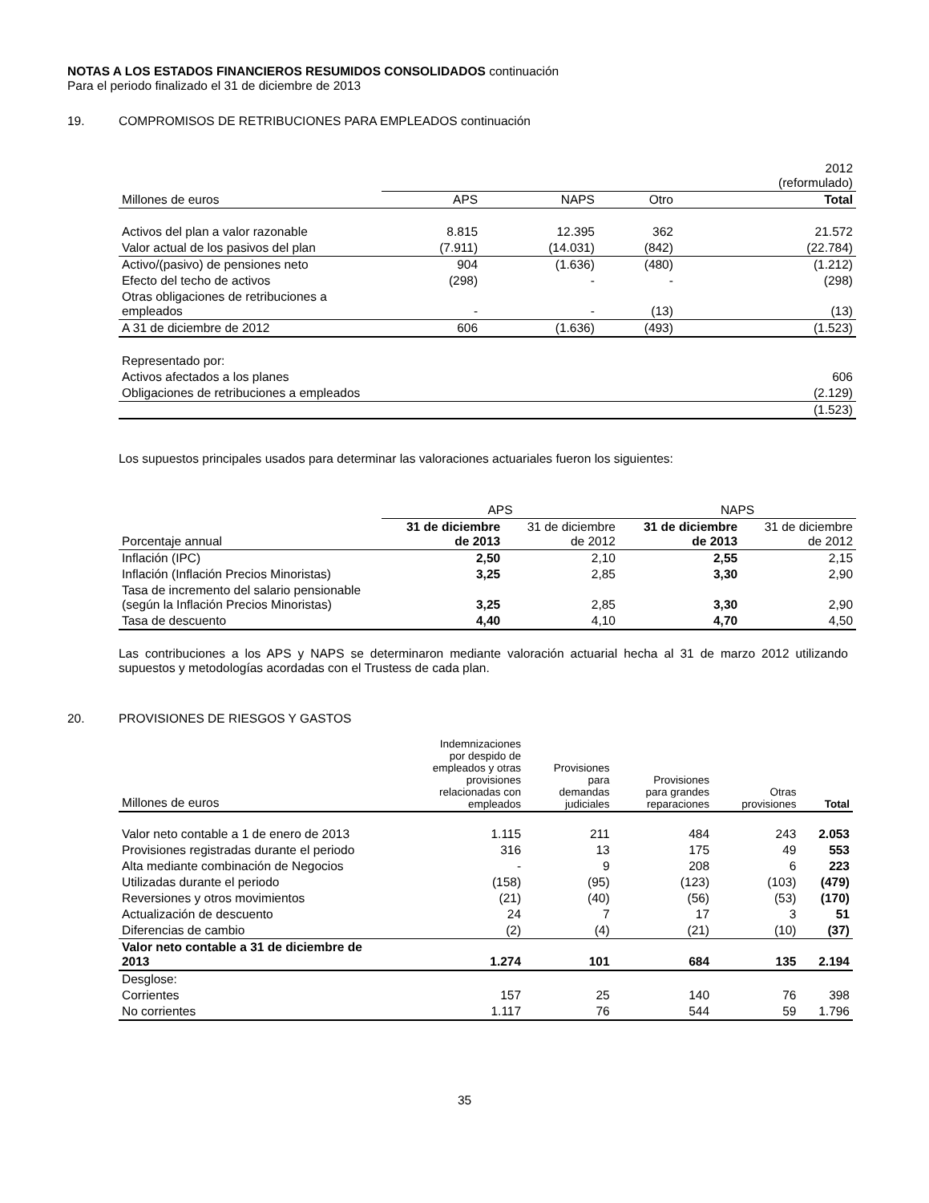NOTAS A LOS ESTADOS FINANCIEROS RESUMIDOS CONSOLIDADOS continuación
Para el periodo finalizado el 31 de diciembre de 2013
19. COMPROMISOS DE RETRIBUCIONES PARA EMPLEADOS continuación
| | | | | 2012 (reformulado) |
| Millones de euros | APS | NAPS | Otro | Total |
| Activos del plan a valor razonable | 8.815 | 12.395 | 362 | 21.572 |
| Valor actual de los pasivos del plan | (7.911) | (14.031) | (842) | (22.784) |
| Activo/(pasivo) de pensiones neto | 904 | (1.636) | (480) | (1.212) |
| Efecto del techo de activos | (298) | - | - | (298) |
| Otras obligaciones de retribuciones a empleados | - | - | (13) | (13) |
| A 31 de diciembre de 2012 | 606 | (1.636) | (493) | (1.523) |
| Representado por: | | | | |
| Activos afectados a los planes | | | | 606 |
| Obligaciones de retribuciones a empleados | | | | (2.129) |
| | | | | (1.523) |
Los supuestos principales usados para determinar las valoraciones actuariales fueron los siguientes:
| | APS | | NAPS | |
| Porcentaje annual | 31 de diciembre de 2013 | 31 de diciembre de 2012 | 31 de diciembre de 2013 | 31 de diciembre de 2012 |
| Inflación (IPC) | 2,50 | 2,10 | 2,55 | 2,15 |
| Inflación (Inflación Precios Minoristas) | 3,25 | 2,85 | 3,30 | 2,90 |
| Tasa de incremento del salario pensionable (según la Inflación Precios Minoristas) | 3,25 | 2,85 | 3,30 | 2,90 |
| Tasa de descuento | 4,40 | 4,10 | 4,70 | 4,50 |
Las contribuciones a los APS y NAPS se determinaron mediante valoración actuarial hecha al 31 de marzo 2012 utilizando supuestos y metodologías acordadas con el Trustess de cada plan.
20. PROVISIONES DE RIESGOS Y GASTOS
| Millones de euros | Indemnizaciones por despido de empleados y otras provisiones relacionadas con empleados | Provisiones para demandas judiciales | Provisiones para grandes reparaciones | Otras provisiones | Total |
| Valor neto contable a 1 de enero de 2013 | 1.115 | 211 | 484 | 243 | 2.053 |
| Provisiones registradas durante el periodo | 316 | 13 | 175 | 49 | 553 |
| Alta mediante combinación de Negocios | - | 9 | 208 | 6 | 223 |
| Utilizadas durante el periodo | (158) | (95) | (123) | (103) | (479) |
| Reversiones y otros movimientos | (21) | (40) | (56) | (53) | (170) |
| Actualización de descuento | 24 | 7 | 17 | 3 | 51 |
| Diferencias de cambio | (2) | (4) | (21) | (10) | (37) |
| Valor neto contable a 31 de diciembre de 2013 | 1.274 | 101 | 684 | 135 | 2.194 |
| Desglose: | | | | | |
| Corrientes | 157 | 25 | 140 | 76 | 398 |
| No corrientes | 1.117 | 76 | 544 | 59 | 1.796 |
35